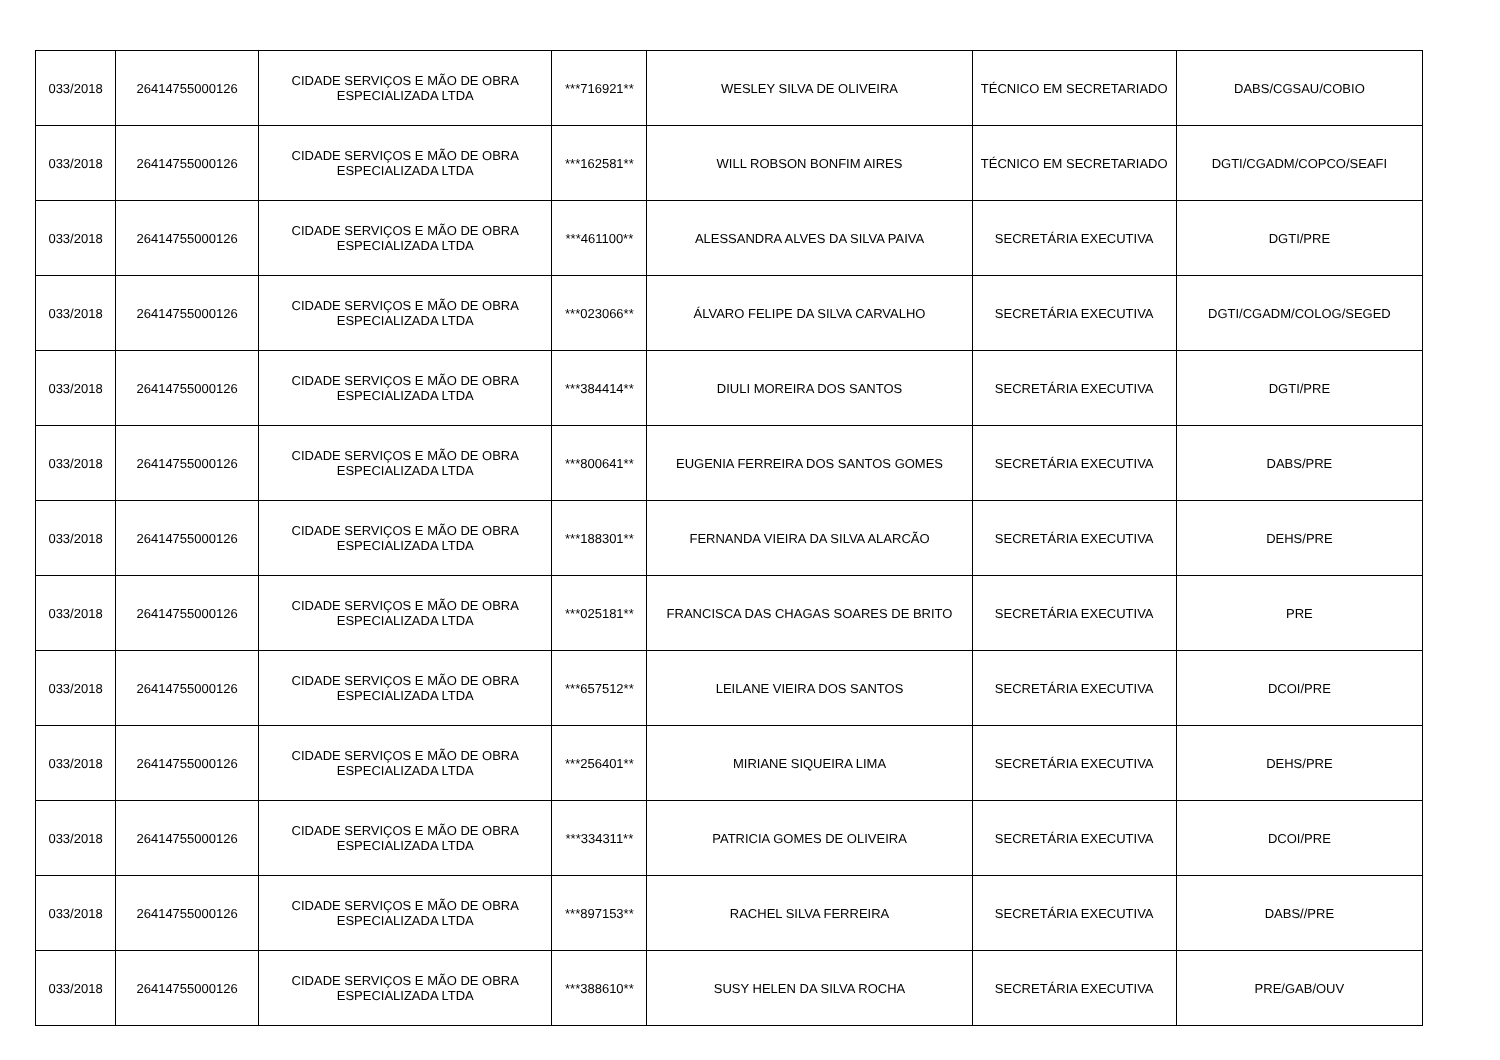| 033/2018 | 26414755000126 | CIDADE SERVIÇOS E MÃO DE OBRA ESPECIALIZADA LTDA | ***716921** | WESLEY SILVA DE OLIVEIRA | TÉCNICO EM SECRETARIADO | DABS/CGSAU/COBIO |
| 033/2018 | 26414755000126 | CIDADE SERVIÇOS E MÃO DE OBRA ESPECIALIZADA LTDA | ***162581** | WILL ROBSON BONFIM AIRES | TÉCNICO EM SECRETARIADO | DGTI/CGADM/COPCO/SEAFI |
| 033/2018 | 26414755000126 | CIDADE SERVIÇOS E MÃO DE OBRA ESPECIALIZADA LTDA | ***461100** | ALESSANDRA ALVES DA SILVA PAIVA | SECRETÁRIA EXECUTIVA | DGTI/PRE |
| 033/2018 | 26414755000126 | CIDADE SERVIÇOS E MÃO DE OBRA ESPECIALIZADA LTDA | ***023066** | ÁLVARO FELIPE DA SILVA CARVALHO | SECRETÁRIA EXECUTIVA | DGTI/CGADM/COLOG/SEGED |
| 033/2018 | 26414755000126 | CIDADE SERVIÇOS E MÃO DE OBRA ESPECIALIZADA LTDA | ***384414** | DIULI MOREIRA DOS SANTOS | SECRETÁRIA EXECUTIVA | DGTI/PRE |
| 033/2018 | 26414755000126 | CIDADE SERVIÇOS E MÃO DE OBRA ESPECIALIZADA LTDA | ***800641** | EUGENIA FERREIRA DOS SANTOS GOMES | SECRETÁRIA EXECUTIVA | DABS/PRE |
| 033/2018 | 26414755000126 | CIDADE SERVIÇOS E MÃO DE OBRA ESPECIALIZADA LTDA | ***188301** | FERNANDA VIEIRA DA SILVA ALARCÃO | SECRETÁRIA EXECUTIVA | DEHS/PRE |
| 033/2018 | 26414755000126 | CIDADE SERVIÇOS E MÃO DE OBRA ESPECIALIZADA LTDA | ***025181** | FRANCISCA DAS CHAGAS SOARES DE BRITO | SECRETÁRIA EXECUTIVA | PRE |
| 033/2018 | 26414755000126 | CIDADE SERVIÇOS E MÃO DE OBRA ESPECIALIZADA LTDA | ***657512** | LEILANE VIEIRA DOS SANTOS | SECRETÁRIA EXECUTIVA | DCOI/PRE |
| 033/2018 | 26414755000126 | CIDADE SERVIÇOS E MÃO DE OBRA ESPECIALIZADA LTDA | ***256401** | MIRIANE SIQUEIRA LIMA | SECRETÁRIA EXECUTIVA | DEHS/PRE |
| 033/2018 | 26414755000126 | CIDADE SERVIÇOS E MÃO DE OBRA ESPECIALIZADA LTDA | ***334311** | PATRICIA GOMES DE OLIVEIRA | SECRETÁRIA EXECUTIVA | DCOI/PRE |
| 033/2018 | 26414755000126 | CIDADE SERVIÇOS E MÃO DE OBRA ESPECIALIZADA LTDA | ***897153** | RACHEL SILVA FERREIRA | SECRETÁRIA EXECUTIVA | DABS//PRE |
| 033/2018 | 26414755000126 | CIDADE SERVIÇOS E MÃO DE OBRA ESPECIALIZADA LTDA | ***388610** | SUSY HELEN DA SILVA ROCHA | SECRETÁRIA EXECUTIVA | PRE/GAB/OUV |